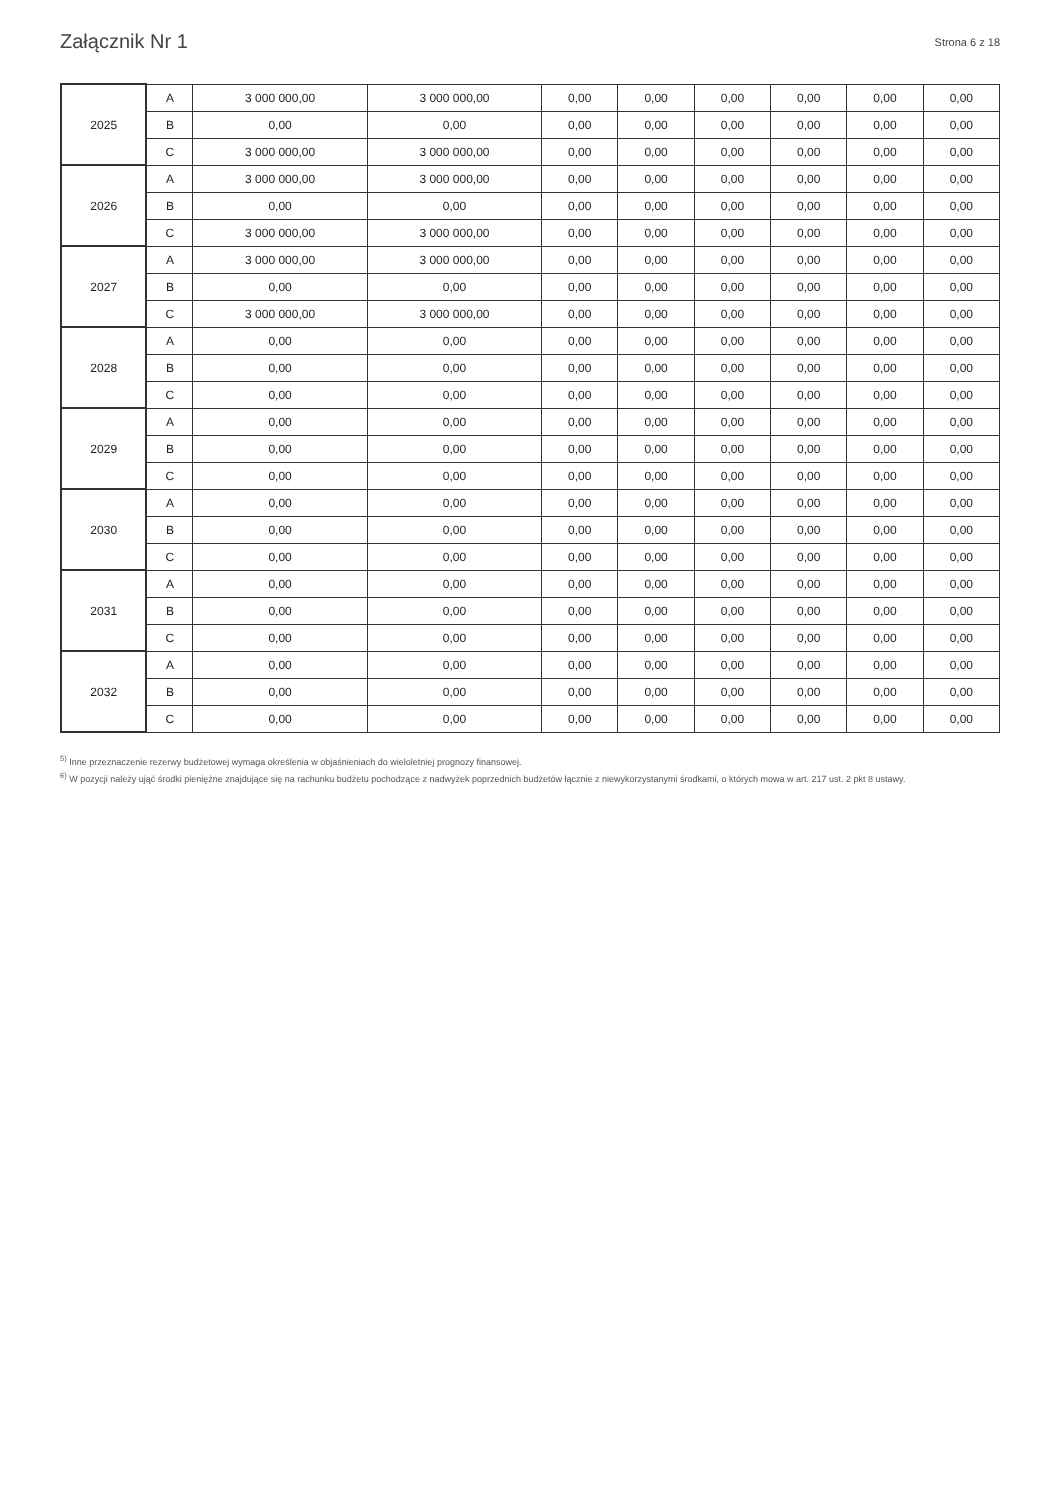Załącznik Nr 1 Strona 6 z 18
| 2025 | A | 3 000 000,00 | 3 000 000,00 | 0,00 | 0,00 | 0,00 | 0,00 | 0,00 | 0,00 |
| | B | 0,00 | 0,00 | 0,00 | 0,00 | 0,00 | 0,00 | 0,00 | 0,00 |
| | C | 3 000 000,00 | 3 000 000,00 | 0,00 | 0,00 | 0,00 | 0,00 | 0,00 | 0,00 |
| 2026 | A | 3 000 000,00 | 3 000 000,00 | 0,00 | 0,00 | 0,00 | 0,00 | 0,00 | 0,00 |
| | B | 0,00 | 0,00 | 0,00 | 0,00 | 0,00 | 0,00 | 0,00 | 0,00 |
| | C | 3 000 000,00 | 3 000 000,00 | 0,00 | 0,00 | 0,00 | 0,00 | 0,00 | 0,00 |
| 2027 | A | 3 000 000,00 | 3 000 000,00 | 0,00 | 0,00 | 0,00 | 0,00 | 0,00 | 0,00 |
| | B | 0,00 | 0,00 | 0,00 | 0,00 | 0,00 | 0,00 | 0,00 | 0,00 |
| | C | 3 000 000,00 | 3 000 000,00 | 0,00 | 0,00 | 0,00 | 0,00 | 0,00 | 0,00 |
| 2028 | A | 0,00 | 0,00 | 0,00 | 0,00 | 0,00 | 0,00 | 0,00 | 0,00 |
| | B | 0,00 | 0,00 | 0,00 | 0,00 | 0,00 | 0,00 | 0,00 | 0,00 |
| | C | 0,00 | 0,00 | 0,00 | 0,00 | 0,00 | 0,00 | 0,00 | 0,00 |
| 2029 | A | 0,00 | 0,00 | 0,00 | 0,00 | 0,00 | 0,00 | 0,00 | 0,00 |
| | B | 0,00 | 0,00 | 0,00 | 0,00 | 0,00 | 0,00 | 0,00 | 0,00 |
| | C | 0,00 | 0,00 | 0,00 | 0,00 | 0,00 | 0,00 | 0,00 | 0,00 |
| 2030 | A | 0,00 | 0,00 | 0,00 | 0,00 | 0,00 | 0,00 | 0,00 | 0,00 |
| | B | 0,00 | 0,00 | 0,00 | 0,00 | 0,00 | 0,00 | 0,00 | 0,00 |
| | C | 0,00 | 0,00 | 0,00 | 0,00 | 0,00 | 0,00 | 0,00 | 0,00 |
| 2031 | A | 0,00 | 0,00 | 0,00 | 0,00 | 0,00 | 0,00 | 0,00 | 0,00 |
| | B | 0,00 | 0,00 | 0,00 | 0,00 | 0,00 | 0,00 | 0,00 | 0,00 |
| | C | 0,00 | 0,00 | 0,00 | 0,00 | 0,00 | 0,00 | 0,00 | 0,00 |
| 2032 | A | 0,00 | 0,00 | 0,00 | 0,00 | 0,00 | 0,00 | 0,00 | 0,00 |
| | B | 0,00 | 0,00 | 0,00 | 0,00 | 0,00 | 0,00 | 0,00 | 0,00 |
| | C | 0,00 | 0,00 | 0,00 | 0,00 | 0,00 | 0,00 | 0,00 | 0,00 |
<sup>5)</sup> Inne przeznaczenie rezerwy budżetowej wymaga określenia w objaśnieniach do wieloletniej prognozy finansowej.
<sup>6)</sup> W pozycji należy ująć środki pieniężne znajdujące się na rachunku budżetu pochodzące z nadwyżek poprzednich budżetów łącznie z niewykorzystanymi środkami, o których mowa w art. 217 ust. 2 pkt 8 ustawy.